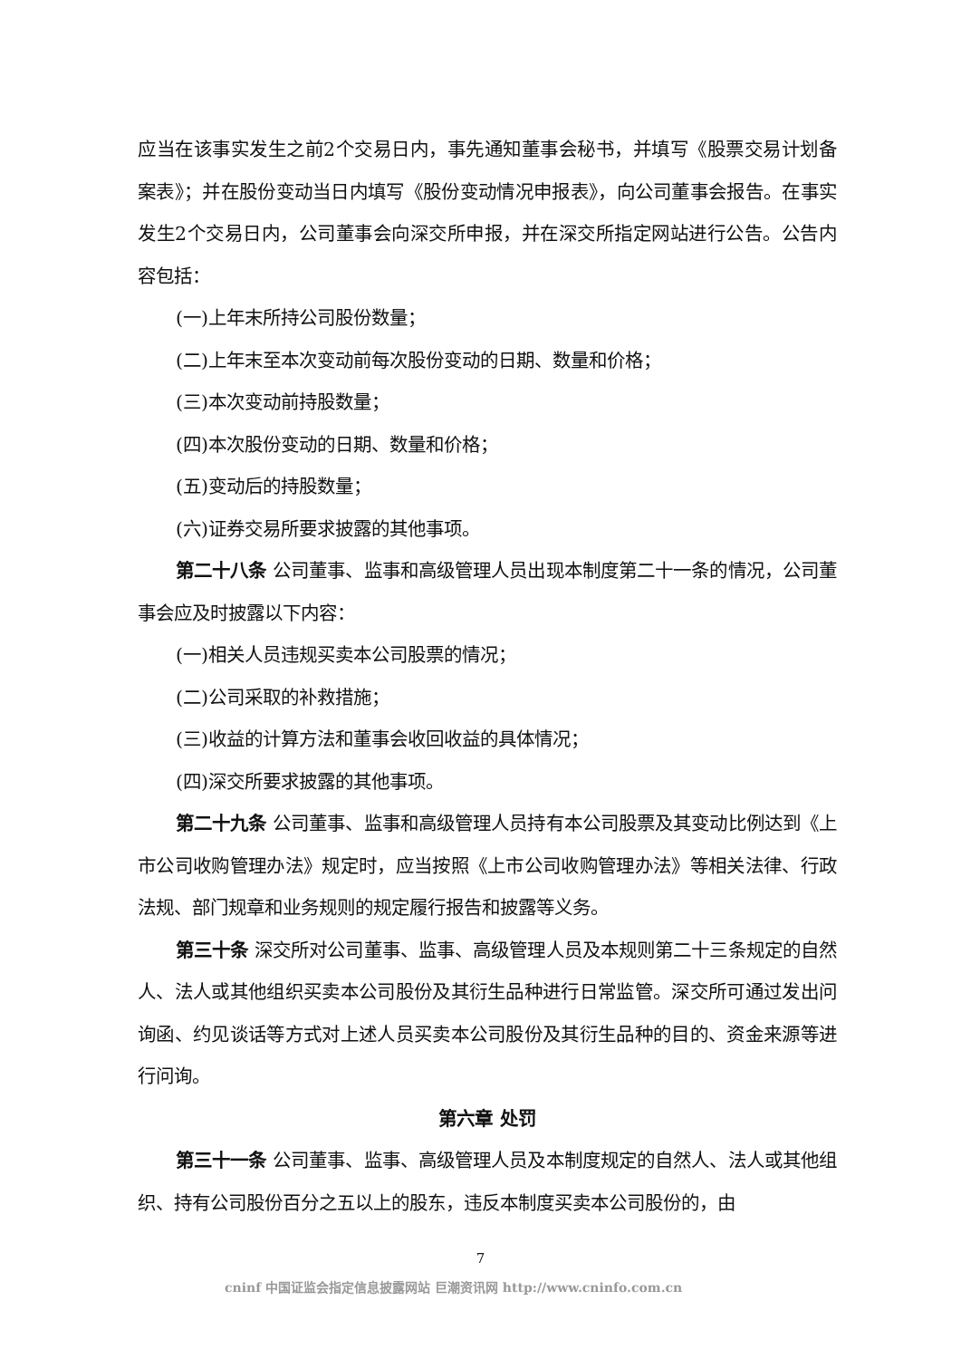应当在该事实发生之前2个交易日内，事先通知董事会秘书，并填写《股票交易计划备案表》；并在股份变动当日内填写《股份变动情况申报表》，向公司董事会报告。在事实发生2个交易日内，公司董事会向深交所申报，并在深交所指定网站进行公告。公告内容包括：
(一)上年末所持公司股份数量；
(二)上年末至本次变动前每次股份变动的日期、数量和价格；
(三)本次变动前持股数量；
(四)本次股份变动的日期、数量和价格；
(五)变动后的持股数量；
(六)证券交易所要求披露的其他事项。
第二十八条 公司董事、监事和高级管理人员出现本制度第二十一条的情况，公司董事会应及时披露以下内容：
(一)相关人员违规买卖本公司股票的情况；
(二)公司采取的补救措施；
(三)收益的计算方法和董事会收回收益的具体情况；
(四)深交所要求披露的其他事项。
第二十九条 公司董事、监事和高级管理人员持有本公司股票及其变动比例达到《上市公司收购管理办法》规定时，应当按照《上市公司收购管理办法》等相关法律、行政法规、部门规章和业务规则的规定履行报告和披露等义务。
第三十条 深交所对公司董事、监事、高级管理人员及本规则第二十三条规定的自然人、法人或其他组织买卖本公司股份及其衍生品种进行日常监管。深交所可通过发出问询函、约见谈话等方式对上述人员买卖本公司股份及其衍生品种的目的、资金来源等进行问询。
第六章 处罚
第三十一条 公司董事、监事、高级管理人员及本制度规定的自然人、法人或其他组织、持有公司股份百分之五以上的股东，违反本制度买卖本公司股份的，由
7
cninf 中国证监会指定信息披露网站 巨潮资讯网 http://www.cninfo.com.cn